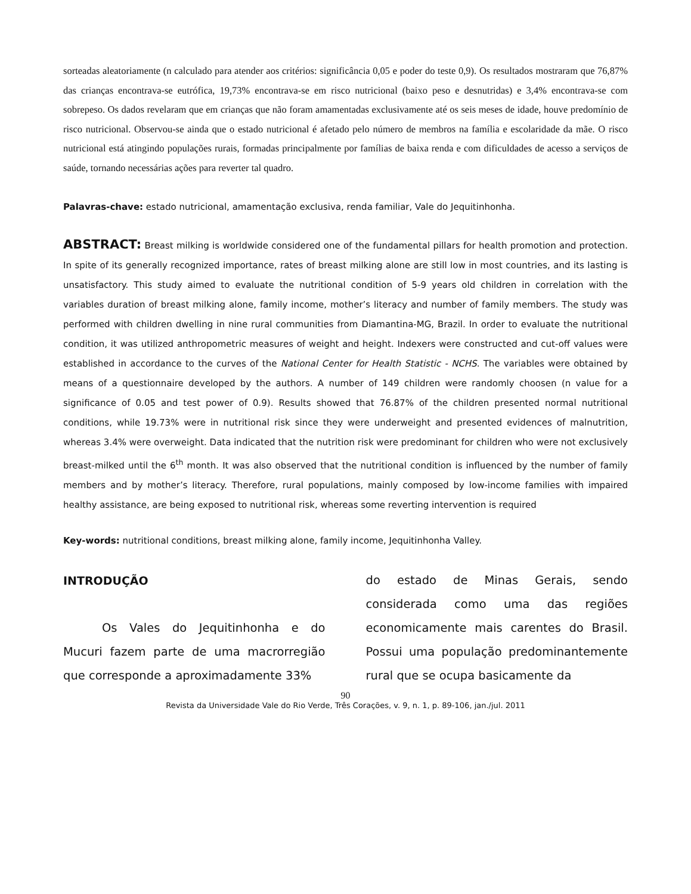sorteadas aleatoriamente (n calculado para atender aos critérios: significância 0,05 e poder do teste 0,9). Os resultados mostraram que 76,87% das crianças encontrava-se eutrófica, 19,73% encontrava-se em risco nutricional (baixo peso e desnutridas) e 3,4% encontrava-se com sobrepeso. Os dados revelaram que em crianças que não foram amamentadas exclusivamente até os seis meses de idade, houve predomínio de risco nutricional. Observou-se ainda que o estado nutricional é afetado pelo número de membros na família e escolaridade da mãe. O risco nutricional está atingindo populações rurais, formadas principalmente por famílias de baixa renda e com dificuldades de acesso a serviços de saúde, tornando necessárias ações para reverter tal quadro.
Palavras-chave: estado nutricional, amamentação exclusiva, renda familiar, Vale do Jequitinhonha.
ABSTRACT: Breast milking is worldwide considered one of the fundamental pillars for health promotion and protection. In spite of its generally recognized importance, rates of breast milking alone are still low in most countries, and its lasting is unsatisfactory. This study aimed to evaluate the nutritional condition of 5-9 years old children in correlation with the variables duration of breast milking alone, family income, mother’s literacy and number of family members. The study was performed with children dwelling in nine rural communities from Diamantina-MG, Brazil. In order to evaluate the nutritional condition, it was utilized anthropometric measures of weight and height. Indexers were constructed and cut-off values were established in accordance to the curves of the National Center for Health Statistic - NCHS. The variables were obtained by means of a questionnaire developed by the authors. A number of 149 children were randomly choosen (n value for a significance of 0.05 and test power of 0.9). Results showed that 76.87% of the children presented normal nutritional conditions, while 19.73% were in nutritional risk since they were underweight and presented evidences of malnutrition, whereas 3.4% were overweight. Data indicated that the nutrition risk were predominant for children who were not exclusively breast-milked until the 6<sup>th</sup> month. It was also observed that the nutritional condition is influenced by the number of family members and by mother’s literacy. Therefore, rural populations, mainly composed by low-income families with impaired healthy assistance, are being exposed to nutritional risk, whereas some reverting intervention is required
Key-words: nutritional conditions, breast milking alone, family income, Jequitinhonha Valley.
INTRODUÇÃO
Os Vales do Jequitinhonha e do Mucuri fazem parte de uma macrorregião que corresponde a aproximadamente 33%
do estado de Minas Gerais, sendo considerada como uma das regiões economicamente mais carentes do Brasil. Possui uma população predominantemente rural que se ocupa basicamente da
90
Revista da Universidade Vale do Rio Verde, Três Corações, v. 9, n. 1, p. 89-106, jan./jul. 2011